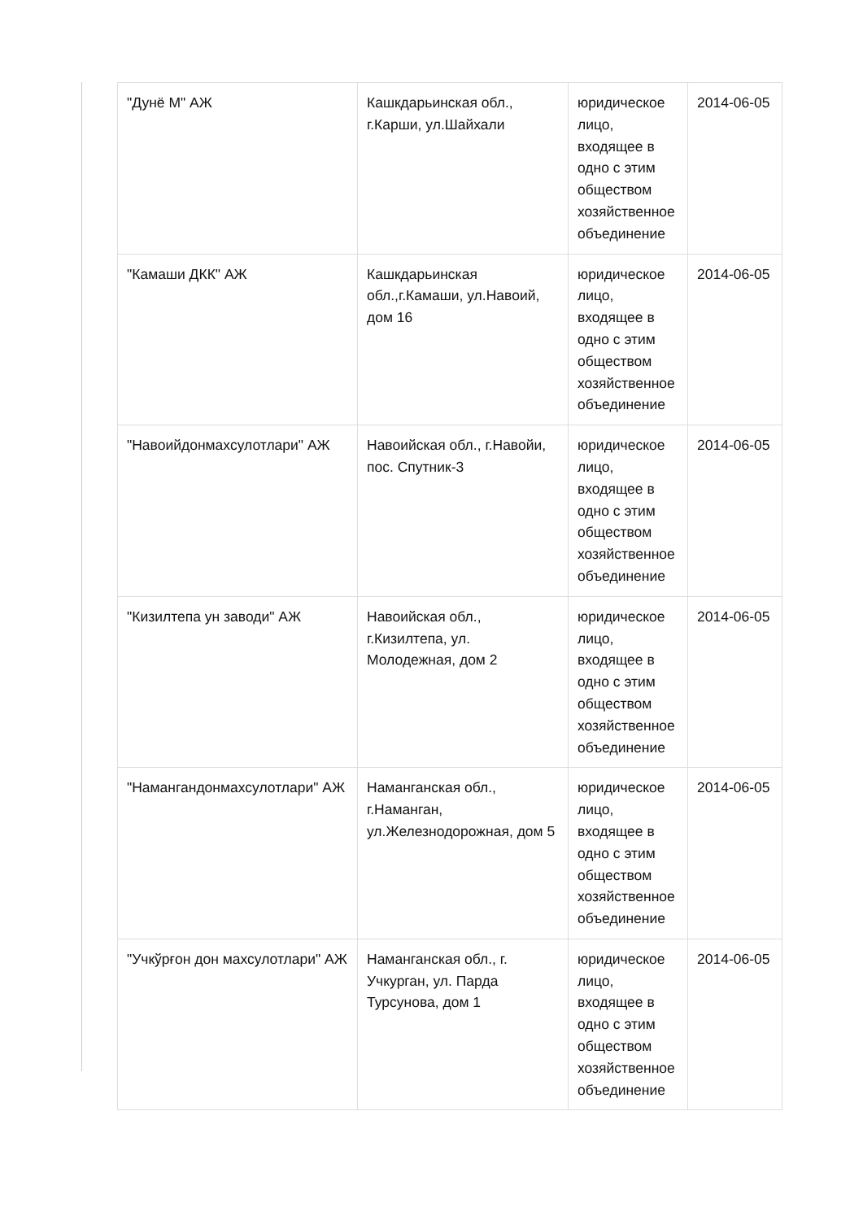| "Дунё М" АЖ | Кашкдарьинская обл., г.Карши, ул.Шайхали | юридическое лицо, входящее в одно с этим обществом хозяйственное объединение | 2014-06-05 |
| "Камаши ДКК" АЖ | Кашкдарьинская обл.,г.Камаши, ул.Навоий, дом 16 | юридическое лицо, входящее в одно с этим обществом хозяйственное объединение | 2014-06-05 |
| "Навоийдонмахсулотлари" АЖ | Навоийская обл., г.Навойи, пос. Спутник-3 | юридическое лицо, входящее в одно с этим обществом хозяйственное объединение | 2014-06-05 |
| "Кизилтепа ун заводи" АЖ | Навоийская обл., г.Кизилтепа, ул. Молодежная, дом 2 | юридическое лицо, входящее в одно с этим обществом хозяйственное объединение | 2014-06-05 |
| "Намангандонмахсулотлари" АЖ | Наманганская обл., г.Наманган, ул.Железнодорожная, дом 5 | юридическое лицо, входящее в одно с этим обществом хозяйственное объединение | 2014-06-05 |
| "Учкўрғон дон махсулотлари" АЖ | Наманганская обл., г. Учкурган, ул. Парда Турсунова, дом 1 | юридическое лицо, входящее в одно с этим обществом хозяйственное объединение | 2014-06-05 |